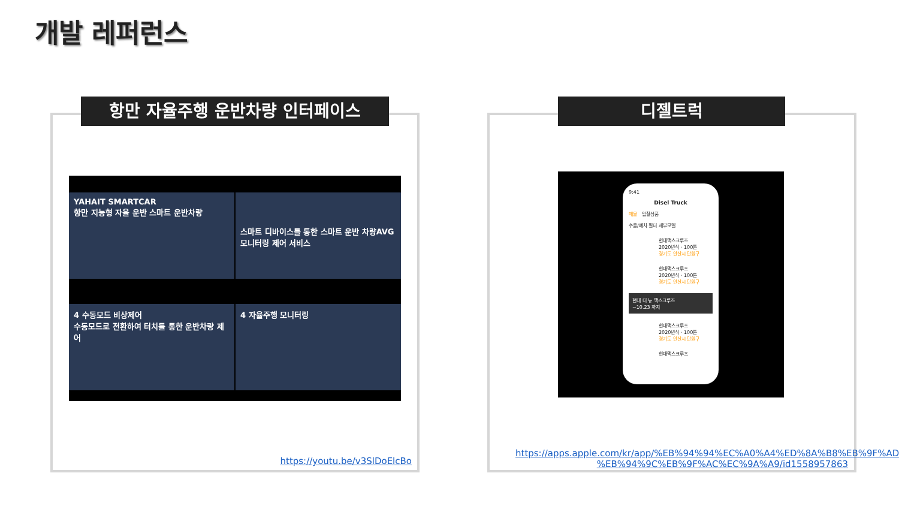개발 레퍼런스
항만 자율주행 운반차량 인터페이스
YAHAIT SMARTCAR
항만 지능형 자율 운반 스마트 운반차량
스마트 디바이스를 통한 스마트 운반 차량AVG 모니터링 제어 서비스
4 수동모드 비상제어
수동모드로 전환하여 터치를 통한 운반차량 제어
4 자율주행 모니터링
https://youtu.be/v3SlDoElcBo
디젤트럭
9:41
Disel Truck
매물 입찰상품
수출/폐차 필터 세부모델
현대맥스크루즈
2020년식 · 100톤
경기도 안산시 단원구
현대맥스크루즈
2020년식 · 100톤
경기도 안산시 단원구
현대 더 뉴 맥스크루즈
~10.23 까지
현대맥스크루즈
2020년식 · 100톤
경기도 안산시 단원구
현대맥스크루즈
https://apps.apple.com/kr/app/%EB%94%94%EC%A0%A4%ED%8A%B8%EB%9F%AD-%EB%94%9C%EB%9F%AC%EC%9A%A9/id1558957863